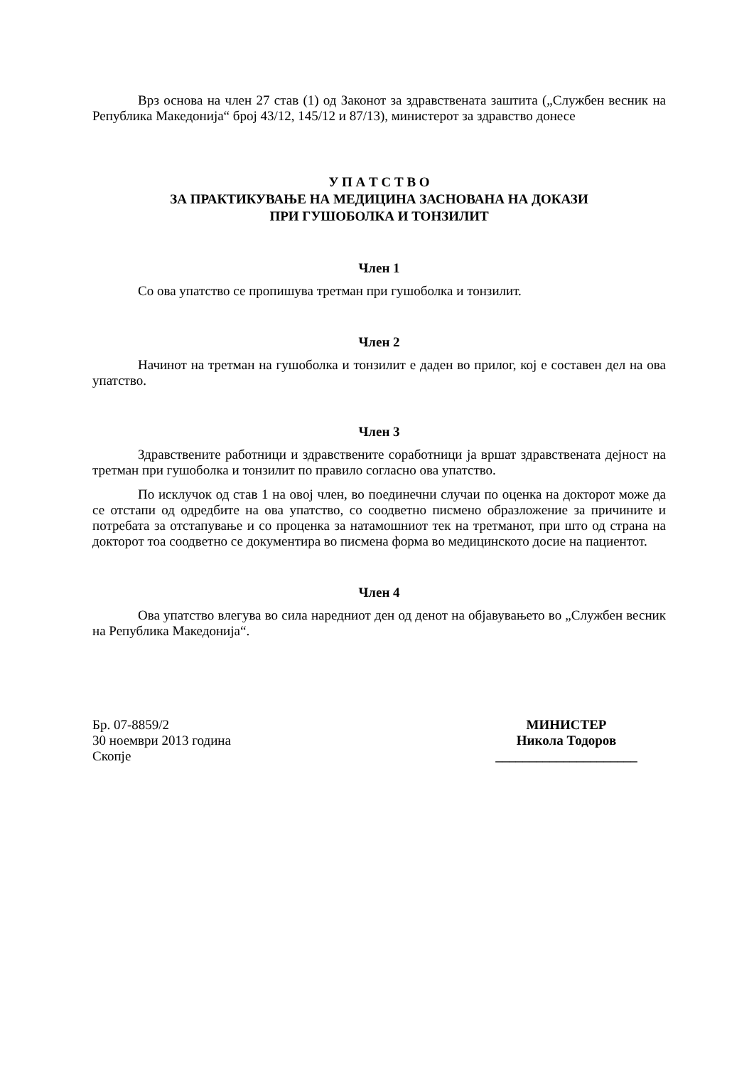Врз основа на член 27 став (1) од Законот за здравствената заштита („Службен весник на Република Македонија“ број 43/12, 145/12 и 87/13), министерот за здравство донесе
У П А Т С Т В О
ЗА ПРАКТИКУВАЊЕ НА МЕДИЦИНА ЗАСНОВАНА НА ДОКАЗИ
ПРИ ГУШОБОЛКА И ТОНЗИЛИТ
Член 1
Со ова упатство се пропишува третман при гушоболка и тонзилит.
Член 2
Начинот на третман на гушоболка и тонзилит е даден во прилог, кој е составен дел на ова упатство.
Член 3
Здравствените работници и здравствените соработници ја вршат здравствената дејност на третман при гушоболка и тонзилит по правило согласно ова упатство.
По исклучок од став 1 на овој член, во поединечни случаи по оценка на докторот може да се отстапи од одредбите на ова упатство, со соодветно писмено образложение за причините и потребата за отстапување и со проценка за натамошниот тек на третманот, при што од страна на докторот тоа соодветно се документира во писмена форма во медицинското досие на пациентот.
Член 4
Ова упатство влегува во сила наредниот ден од денот на објавувањето во „Службен весник на Република Македонија“.
Бр. 07-8859/2
30 ноември 2013 година
Скопје
МИНИСТЕР
Никола Тодоров
_____________________